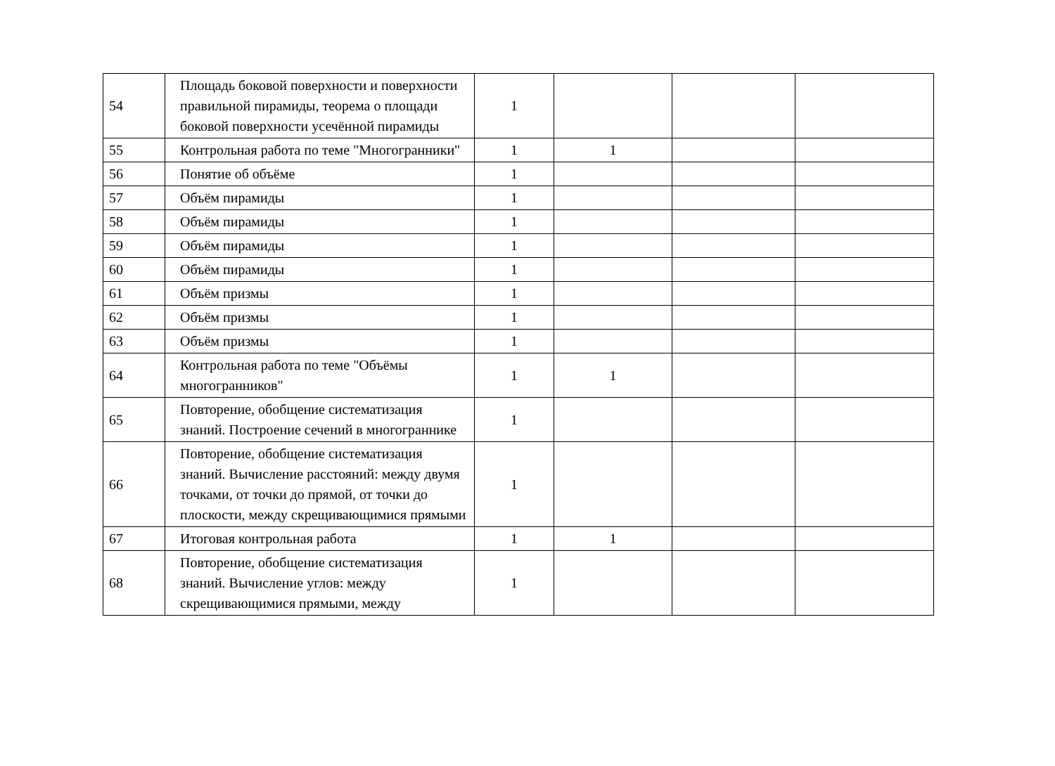| 54 | Площадь боковой поверхности и поверхности правильной пирамиды, теорема о площади боковой поверхности усечённой пирамиды | 1 | | | |
| 55 | Контрольная работа по теме "Многогранники" | 1 | 1 | | |
| 56 | Понятие об объёме | 1 | | | |
| 57 | Объём пирамиды | 1 | | | |
| 58 | Объём пирамиды | 1 | | | |
| 59 | Объём пирамиды | 1 | | | |
| 60 | Объём пирамиды | 1 | | | |
| 61 | Объём призмы | 1 | | | |
| 62 | Объём призмы | 1 | | | |
| 63 | Объём призмы | 1 | | | |
| 64 | Контрольная работа по теме "Объёмы многогранников" | 1 | 1 | | |
| 65 | Повторение, обобщение систематизация знаний. Построение сечений в многограннике | 1 | | | |
| 66 | Повторение, обобщение систематизация знаний. Вычисление расстояний: между двумя точками, от точки до прямой, от точки до плоскости, между скрещивающимися прямыми | 1 | | | |
| 67 | Итоговая контрольная работа | 1 | 1 | | |
| 68 | Повторение, обобщение систематизация знаний. Вычисление углов: между скрещивающимися прямыми, между | 1 | | | |